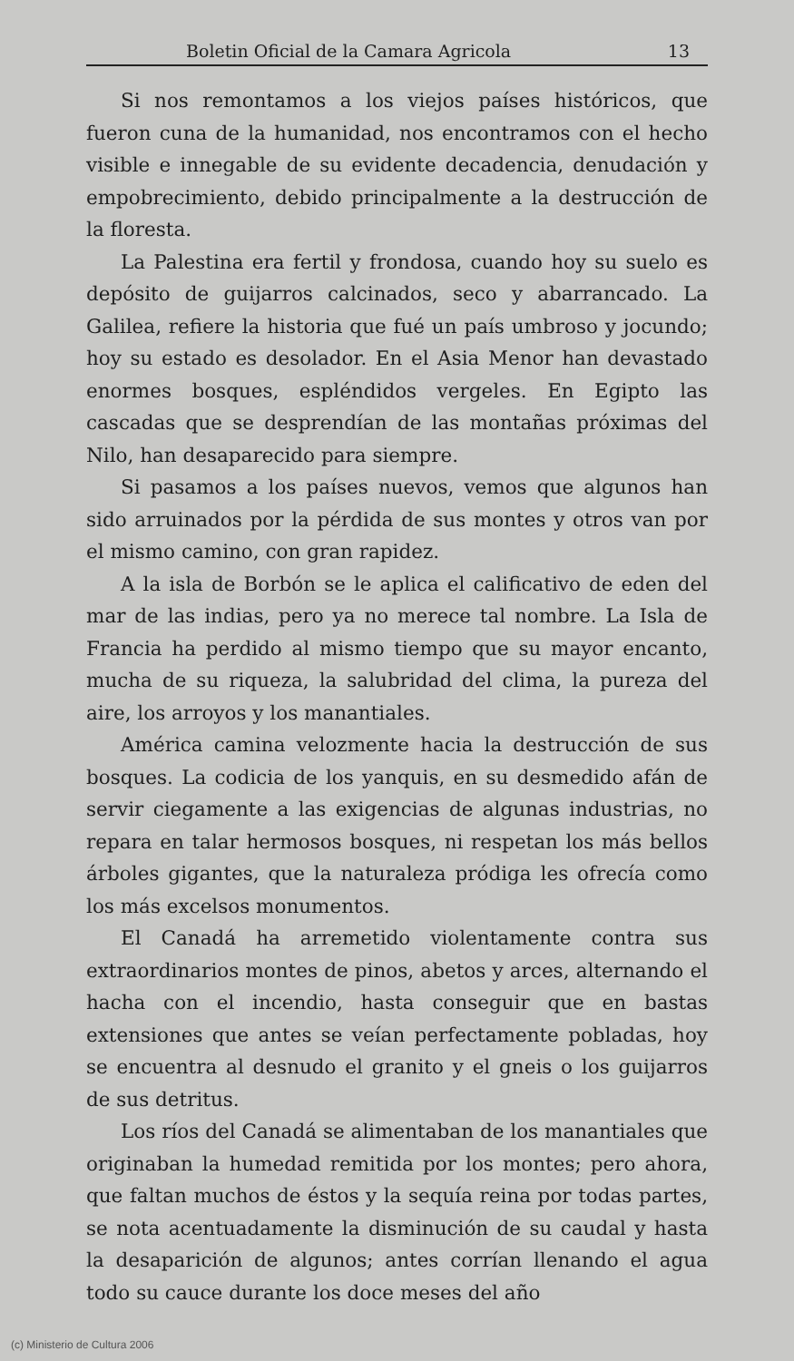Boletin Oficial de la Camara Agricola 13
Si nos remontamos a los viejos países históricos, que fueron cuna de la humanidad, nos encontramos con el hecho visible e innegable de su evidente decadencia, denudación y empobrecimiento, debido principalmente a la destrucción de la floresta.
La Palestina era fertil y frondosa, cuando hoy su suelo es depósito de guijarros calcinados, seco y abarrancado. La Galilea, refiere la historia que fué un país umbroso y jocundo; hoy su estado es desolador. En el Asia Menor han devastado enormes bosques, espléndidos vergeles. En Egipto las cascadas que se desprendían de las montañas próximas del Nilo, han desaparecido para siempre.
Si pasamos a los países nuevos, vemos que algunos han sido arruinados por la pérdida de sus montes y otros van por el mismo camino, con gran rapidez.
A la isla de Borbón se le aplica el calificativo de eden del mar de las indias, pero ya no merece tal nombre. La Isla de Francia ha perdido al mismo tiempo que su mayor encanto, mucha de su riqueza, la salubridad del clima, la pureza del aire, los arroyos y los manantiales.
América camina velozmente hacia la destrucción de sus bosques. La codicia de los yanquis, en su desmedido afán de servir ciegamente a las exigencias de algunas industrias, no repara en talar hermosos bosques, ni respetan los más bellos árboles gigantes, que la naturaleza pródiga les ofrecía como los más excelsos monumentos.
El Canadá ha arremetido violentamente contra sus extraordinarios montes de pinos, abetos y arces, alternando el hacha con el incendio, hasta conseguir que en bastas extensiones que antes se veían perfectamente pobladas, hoy se encuentra al desnudo el granito y el gneis o los guijarros de sus detritus.
Los ríos del Canadá se alimentaban de los manantiales que originaban la humedad remitida por los montes; pero ahora, que faltan muchos de éstos y la sequía reina por todas partes, se nota acentuadamente la disminución de su caudal y hasta la desaparición de algunos; antes corrían llenando el agua todo su cauce durante los doce meses del año
(c) Ministerio de Cultura 2006